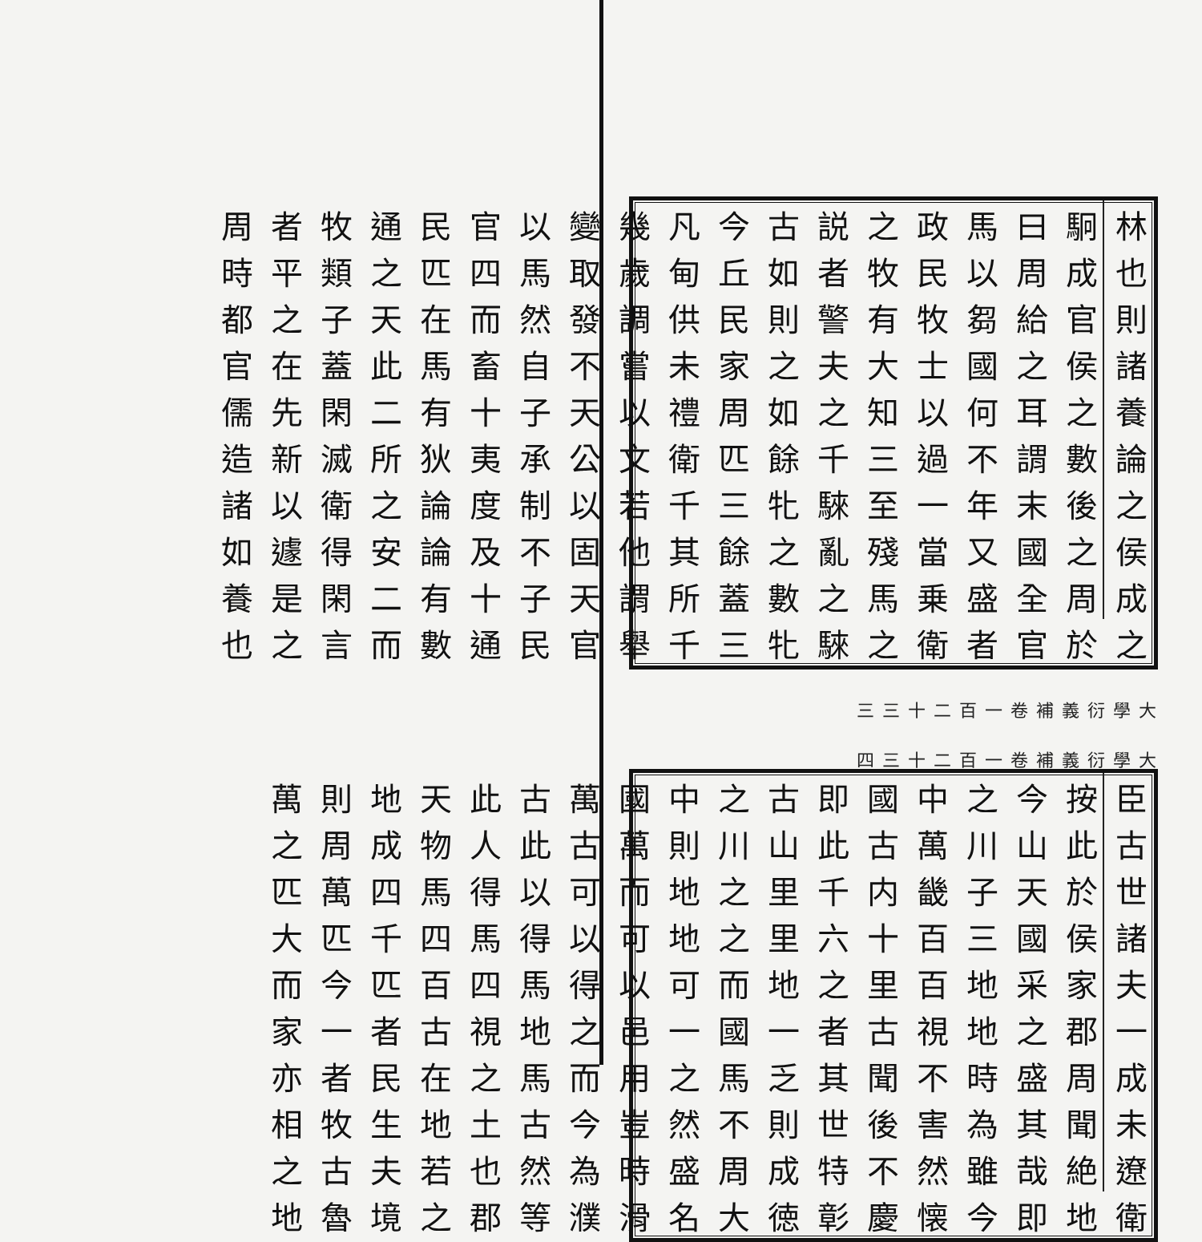林駉曰馬政之説古今凡幾變以官民通牧者周
也成周以民牧者如丘甸歲取馬四匹之類平時
則官給芻牧有警則民供調發然而在天子之都
諸侯之國士大夫之家未嘗不自畜馬此蓋在官
養之耳何以知之如周禮以天子十有二閑先儒
論數謂不過三千餘匹衛文公承夷狄所滅新造
之後末年一至騋牝三千若以制度論之衛以諸
侯之國又當殘亂之餘其他固不及論安得遽如
成周全盛乗馬之數蓋所謂天子十有二閑是養
之於官者衛之騋牝三千舉官民通數而言之也
大學衍義補卷一百二十三 三
大學衍義補卷一百二十三 四
臣按今之中國即古之中國萬古此天地則萬
古此山川萬古此山川則萬古此人物成周之
世於天子畿内千里之地而可以得馬四萬匹
諸侯國三百十六里之地可以得馬四千匹大
夫家采地百里之地而可以得馬四百匹今而
一郡之地視古者一國一邑之地視古者一家
成周盛時不聞其乏馬之用而馬之在民者亦
未聞其為害後世則不然豈今古土地生牧相
遼絶哉雖然不特成周盛時為然也若夫古之
衛地即今懐慶彰徳大名滑濮等郡之境魯地